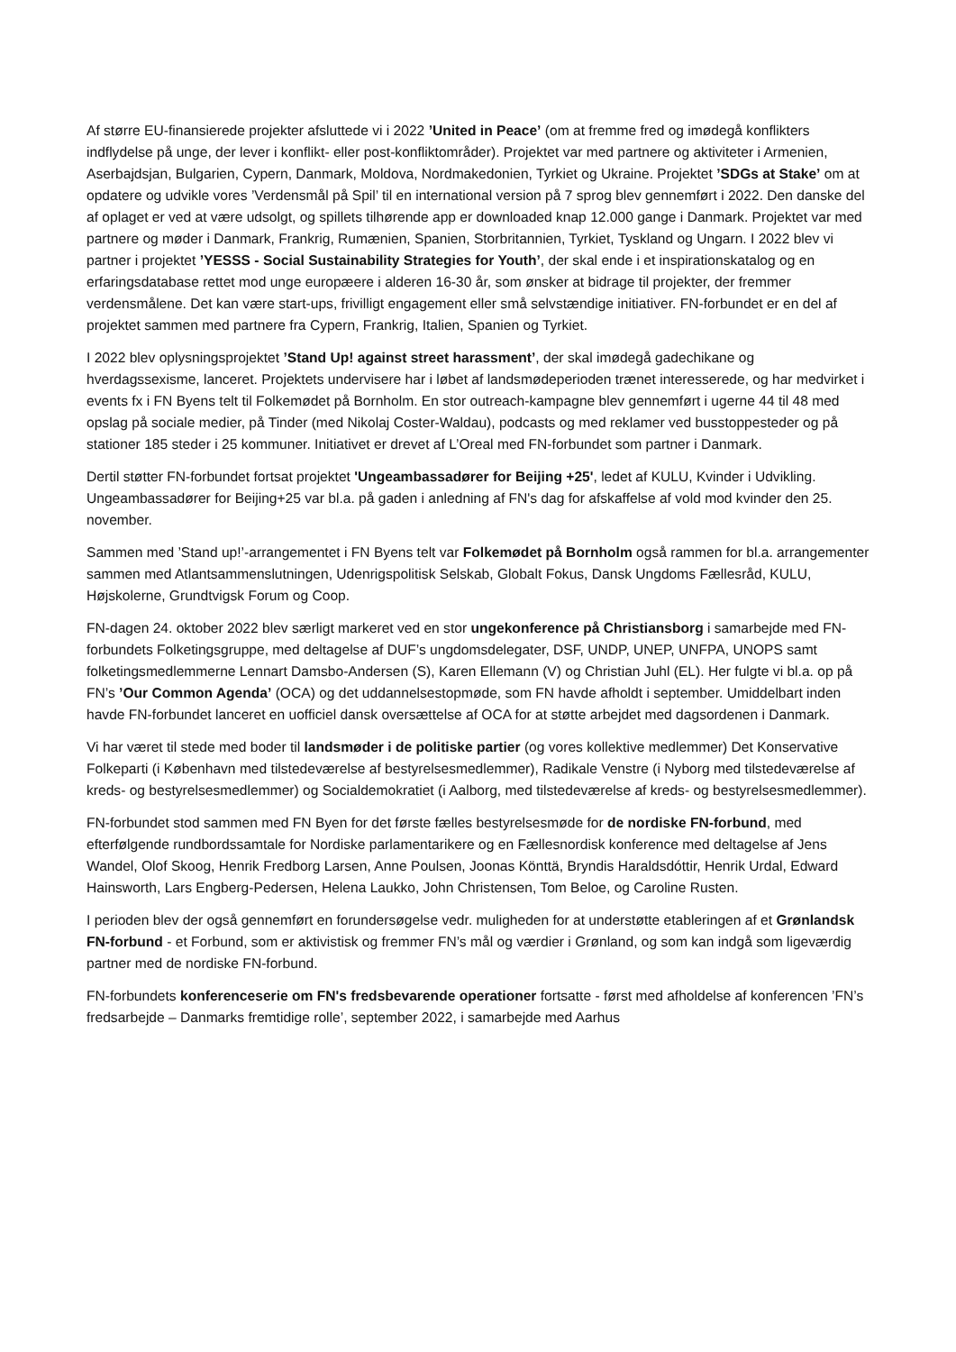Af større EU-finansierede projekter afsluttede vi i 2022 ’United in Peace’ (om at fremme fred og imødegå konflikters indflydelse på unge, der lever i konflikt- eller post-konfliktområder). Projektet var med partnere og aktiviteter i Armenien, Aserbajdsjan, Bulgarien, Cypern, Danmark, Moldova, Nordmakedonien, Tyrkiet og Ukraine. Projektet ’SDGs at Stake’ om at opdatere og udvikle vores ’Verdensmål på Spil’ til en international version på 7 sprog blev gennemført i 2022. Den danske del af oplaget er ved at være udsolgt, og spillets tilhørende app er downloaded knap 12.000 gange i Danmark. Projektet var med partnere og møder i Danmark, Frankrig, Rumænien, Spanien, Storbritannien, Tyrkiet, Tyskland og Ungarn. I 2022 blev vi partner i projektet ’YESSS - Social Sustainability Strategies for Youth’, der skal ende i et inspirationskatalog og en erfaringsdatabase rettet mod unge europæere i alderen 16-30 år, som ønsker at bidrage til projekter, der fremmer verdensmålene. Det kan være start-ups, frivilligt engagement eller små selvstændige initiativer. FN-forbundet er en del af projektet sammen med partnere fra Cypern, Frankrig, Italien, Spanien og Tyrkiet.
I 2022 blev oplysningsprojektet ’Stand Up! against street harassment’, der skal imødegå gadechikane og hverdagssexisme, lanceret. Projektets undervisere har i løbet af landsmødeperioden trænet interesserede, og har medvirket i events fx i FN Byens telt til Folkemødet på Bornholm. En stor outreach-kampagne blev gennemført i ugerne 44 til 48 med opslag på sociale medier, på Tinder (med Nikolaj Coster-Waldau), podcasts og med reklamer ved busstoppesteder og på stationer 185 steder i 25 kommuner. Initiativet er drevet af L’Oreal med FN-forbundet som partner i Danmark.
Dertil støtter FN-forbundet fortsat projektet 'Ungeambassadører for Beijing +25', ledet af KULU, Kvinder i Udvikling. Ungeambassadører for Beijing+25 var bl.a. på gaden i anledning af FN's dag for afskaffelse af vold mod kvinder den 25. november.
Sammen med ’Stand up!’-arrangementet i FN Byens telt var Folkemødet på Bornholm også rammen for bl.a. arrangementer sammen med Atlantsammenslutningen, Udenrigspolitisk Selskab, Globalt Fokus, Dansk Ungdoms Fællesråd, KULU, Højskolerne, Grundtvigsk Forum og Coop.
FN-dagen 24. oktober 2022 blev særligt markeret ved en stor ungekonference på Christiansborg i samarbejde med FN-forbundets Folketingsgruppe, med deltagelse af DUF’s ungdomsdelegater, DSF, UNDP, UNEP, UNFPA, UNOPS samt folketingsmedlemmerne Lennart Damsbo-Andersen (S), Karen Ellemann (V) og Christian Juhl (EL). Her fulgte vi bl.a. op på FN’s ’Our Common Agenda’ (OCA) og det uddannelsestopmøde, som FN havde afholdt i september. Umiddelbart inden havde FN-forbundet lanceret en uofficiel dansk oversættelse af OCA for at støtte arbejdet med dagsordenen i Danmark.
Vi har været til stede med boder til landsmøder i de politiske partier (og vores kollektive medlemmer) Det Konservative Folkeparti (i København med tilstedeværelse af bestyrelsesmedlemmer), Radikale Venstre (i Nyborg med tilstedeværelse af kreds- og bestyrelsesmedlemmer) og Socialdemokratiet (i Aalborg, med tilstedeværelse af kreds- og bestyrelsesmedlemmer).
FN-forbundet stod sammen med FN Byen for det første fælles bestyrelsesmøde for de nordiske FN-forbund, med efterfølgende rundbordssamtale for Nordiske parlamentarikere og en Fællesnordisk konference med deltagelse af Jens Wandel, Olof Skoog, Henrik Fredborg Larsen, Anne Poulsen, Joonas Könttä, Bryndis Haraldsdóttir, Henrik Urdal, Edward Hainsworth, Lars Engberg-Pedersen, Helena Laukko, John Christensen, Tom Beloe, og Caroline Rusten.
I perioden blev der også gennemført en forundersøgelse vedr. muligheden for at understøtte etableringen af et Grønlandsk FN-forbund - et Forbund, som er aktivistisk og fremmer FN’s mål og værdier i Grønland, og som kan indgå som ligeværdig partner med de nordiske FN-forbund.
FN-forbundets konferenceserie om FN's fredsbevarende operationer fortsatte - først med afholdelse af konferencen ’FN’s fredsarbejde – Danmarks fremtidige rolle’, september 2022, i samarbejde med Aarhus